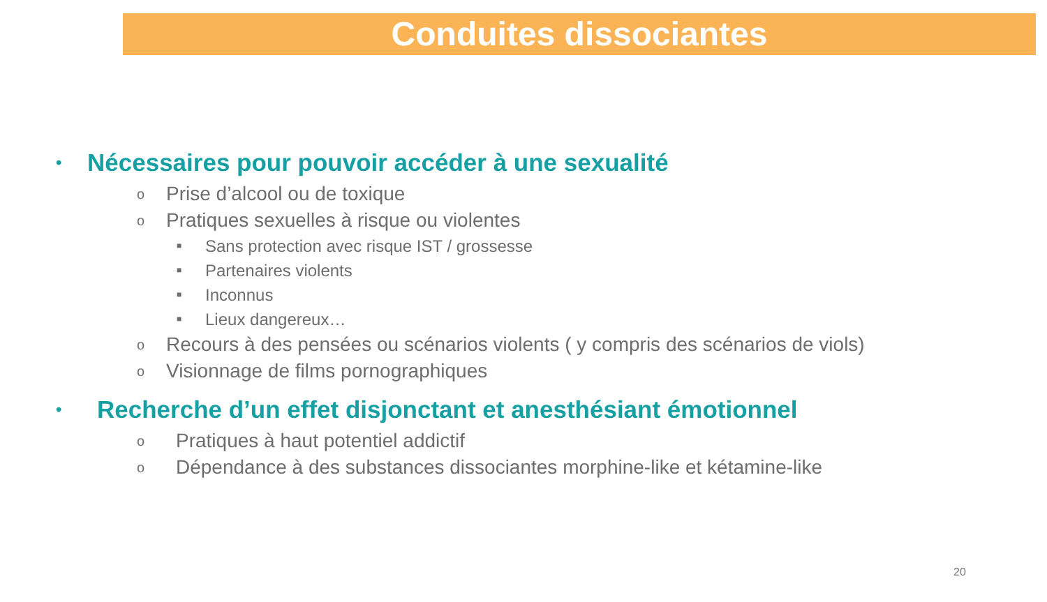Conduites dissociantes
• Nécessaires pour pouvoir accéder à une sexualité
o Prise d’alcool ou de toxique
o Pratiques sexuelles à risque ou violentes
■ Sans protection avec risque IST / grossesse
■ Partenaires violents
■ Inconnus
■ Lieux dangereux…
o Recours à des pensées ou scénarios violents ( y compris des scénarios de viols)
o Visionnage de films pornographiques
• Recherche d’un effet disjonctant et anesthésiant émotionnel
o Pratiques à haut potentiel addictif
o Dépendance à des substances dissociantes morphine-like et kétamine-like
20